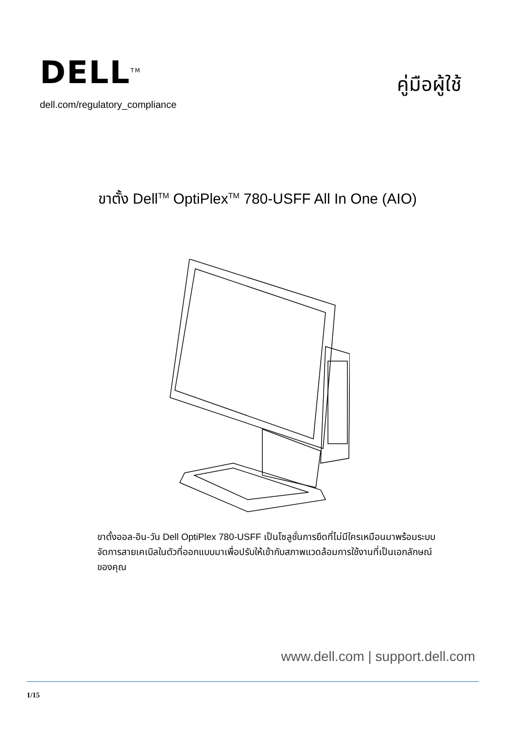DELL<sup>TM</sup>
dell.com/regulatory_compliance
คู่มือผู้ใช้
ขาตั้ง Dell<sup>TM</sup> OptiPlex<sup>TM</sup> 780-USFF All In One (AIO)
ขาตั้งออล-อิน-วัน Dell OptiPlex 780-USFF เป็นโซลูชั่นการยึดที่ไม่มีใครเหมือนมาพร้อมระบบจัดการสายเคเบิลในตัวที่ออกแบบมาเพื่อปรับให้เข้ากับสภาพแวดล้อมการใช้งานที่เป็นเอกลักษณ์ของคุณ
www.dell.com | support.dell.com
1/15